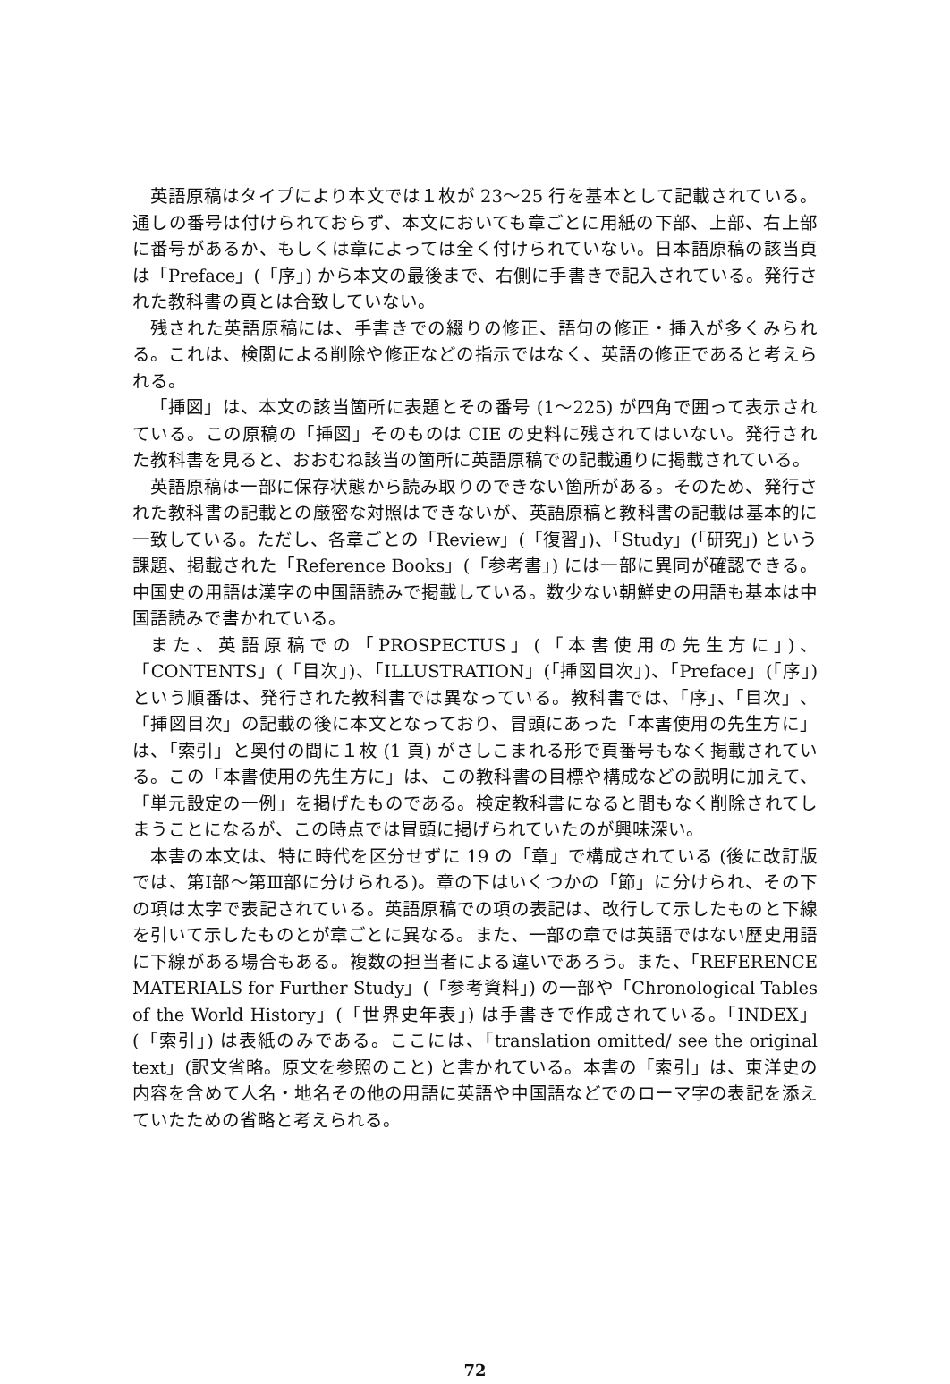英語原稿はタイプにより本文では１枚が 23〜25 行を基本として記載されている。通しの番号は付けられておらず、本文においても章ごとに用紙の下部、上部、右上部に番号があるか、もしくは章によっては全く付けられていない。日本語原稿の該当頁は「Preface」(「序」) から本文の最後まで、右側に手書きで記入されている。発行された教科書の頁とは合致していない。
残された英語原稿には、手書きでの綴りの修正、語句の修正・挿入が多くみられる。これは、検閲による削除や修正などの指示ではなく、英語の修正であると考えられる。
「挿図」は、本文の該当箇所に表題とその番号 (1〜225) が四角で囲って表示されている。この原稿の「挿図」そのものは CIE の史料に残されてはいない。発行された教科書を見ると、おおむね該当の箇所に英語原稿での記載通りに掲載されている。
英語原稿は一部に保存状態から読み取りのできない箇所がある。そのため、発行された教科書の記載との厳密な対照はできないが、英語原稿と教科書の記載は基本的に一致している。ただし、各章ごとの「Review」(「復習」)、「Study」(「研究」) という課題、掲載された「Reference Books」(「参考書」) には一部に異同が確認できる。中国史の用語は漢字の中国語読みで掲載している。数少ない朝鮮史の用語も基本は中国語読みで書かれている。
また、英語原稿での「PROSPECTUS」(「本書使用の先生方に」)、「CONTENTS」(「目次」)、「ILLUSTRATION」(「挿図目次」)、「Preface」(「序」) という順番は、発行された教科書では異なっている。教科書では、「序」、「目次」、「挿図目次」の記載の後に本文となっており、冒頭にあった「本書使用の先生方に」は、「索引」と奥付の間に１枚 (1 頁) がさしこまれる形で頁番号もなく掲載されている。この「本書使用の先生方に」は、この教科書の目標や構成などの説明に加えて、「単元設定の一例」を掲げたものである。検定教科書になると間もなく削除されてしまうことになるが、この時点では冒頭に掲げられていたのが興味深い。
本書の本文は、特に時代を区分せずに 19 の「章」で構成されている (後に改訂版では、第Ⅰ部〜第Ⅲ部に分けられる)。章の下はいくつかの「節」に分けられ、その下の項は太字で表記されている。英語原稿での項の表記は、改行して示したものと下線を引いて示したものとが章ごとに異なる。また、一部の章では英語ではない歴史用語に下線がある場合もある。複数の担当者による違いであろう。また、「REFERENCE MATERIALS for Further Study」(「参考資料」) の一部や「Chronological Tables of the World History」(「世界史年表」) は手書きで作成されている。「INDEX」(「索引」) は表紙のみである。ここには、「translation omitted/ see the original text」(訳文省略。原文を参照のこと) と書かれている。本書の「索引」は、東洋史の内容を含めて人名・地名その他の用語に英語や中国語などでのローマ字の表記を添えていたための省略と考えられる。
72